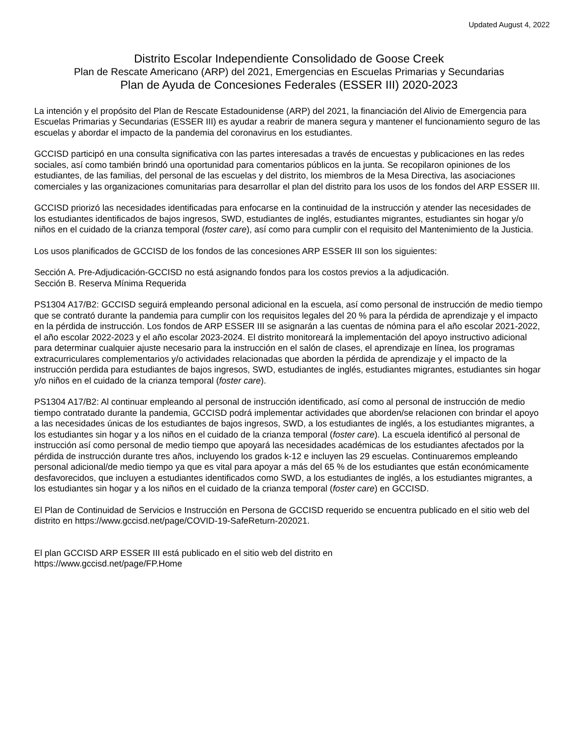Updated August 4, 2022
Distrito Escolar Independiente Consolidado de Goose Creek
Plan de Rescate Americano (ARP) del 2021, Emergencias en Escuelas Primarias y Secundarias
Plan de Ayuda de Concesiones Federales (ESSER III) 2020-2023
La intención y el propósito del Plan de Rescate Estadounidense (ARP) del 2021, la financiación del Alivio de Emergencia para Escuelas Primarias y Secundarias (ESSER III) es ayudar a reabrir de manera segura y mantener el funcionamiento seguro de las escuelas y abordar el impacto de la pandemia del coronavirus en los estudiantes.
GCCISD participó en una consulta significativa con las partes interesadas a través de encuestas y publicaciones en las redes sociales, así como también brindó una oportunidad para comentarios públicos en la junta. Se recopilaron opiniones de los estudiantes, de las familias, del personal de las escuelas y del distrito, los miembros de la Mesa Directiva, las asociaciones comerciales y las organizaciones comunitarias para desarrollar el plan del distrito para los usos de los fondos del ARP ESSER III.
GCCISD priorizó las necesidades identificadas para enfocarse en la continuidad de la instrucción y atender las necesidades de los estudiantes identificados de bajos ingresos, SWD, estudiantes de inglés, estudiantes migrantes, estudiantes sin hogar y/o niños en el cuidado de la crianza temporal (foster care), así como para cumplir con el requisito del Mantenimiento de la Justicia.
Los usos planificados de GCCISD de los fondos de las concesiones ARP ESSER III son los siguientes:
Sección A. Pre-Adjudicación-GCCISD no está asignando fondos para los costos previos a la adjudicación.
Sección B. Reserva Mínima Requerida
PS1304 A17/B2: GCCISD seguirá empleando personal adicional en la escuela, así como personal de instrucción de medio tiempo que se contrató durante la pandemia para cumplir con los requisitos legales del 20 % para la pérdida de aprendizaje y el impacto en la pérdida de instrucción. Los fondos de ARP ESSER III se asignarán a las cuentas de nómina para el año escolar 2021-2022, el año escolar 2022-2023 y el año escolar 2023-2024. El distrito monitoreará la implementación del apoyo instructivo adicional para determinar cualquier ajuste necesario para la instrucción en el salón de clases, el aprendizaje en línea, los programas extracurriculares complementarios y/o actividades relacionadas que aborden la pérdida de aprendizaje y el impacto de la instrucción perdida para estudiantes de bajos ingresos, SWD, estudiantes de inglés, estudiantes migrantes, estudiantes sin hogar y/o niños en el cuidado de la crianza temporal (foster care).
PS1304 A17/B2: Al continuar empleando al personal de instrucción identificado, así como al personal de instrucción de medio tiempo contratado durante la pandemia, GCCISD podrá implementar actividades que aborden/se relacionen con brindar el apoyo a las necesidades únicas de los estudiantes de bajos ingresos, SWD, a los estudiantes de inglés, a los estudiantes migrantes, a los estudiantes sin hogar y a los niños en el cuidado de la crianza temporal (foster care). La escuela identificó al personal de instrucción así como personal de medio tiempo que apoyará las necesidades académicas de los estudiantes afectados por la pérdida de instrucción durante tres años, incluyendo los grados k-12 e incluyen las 29 escuelas. Continuaremos empleando personal adicional/de medio tiempo ya que es vital para apoyar a más del 65 % de los estudiantes que están económicamente desfavorecidos, que incluyen a estudiantes identificados como SWD, a los estudiantes de inglés, a los estudiantes migrantes, a los estudiantes sin hogar y a los niños en el cuidado de la crianza temporal (foster care) en GCCISD.
El Plan de Continuidad de Servicios e Instrucción en Persona de GCCISD requerido se encuentra publicado en el sitio web del distrito en https://www.gccisd.net/page/COVID-19-SafeReturn-202021.
El plan GCCISD ARP ESSER III está publicado en el sitio web del distrito en
https://www.gccisd.net/page/FP.Home